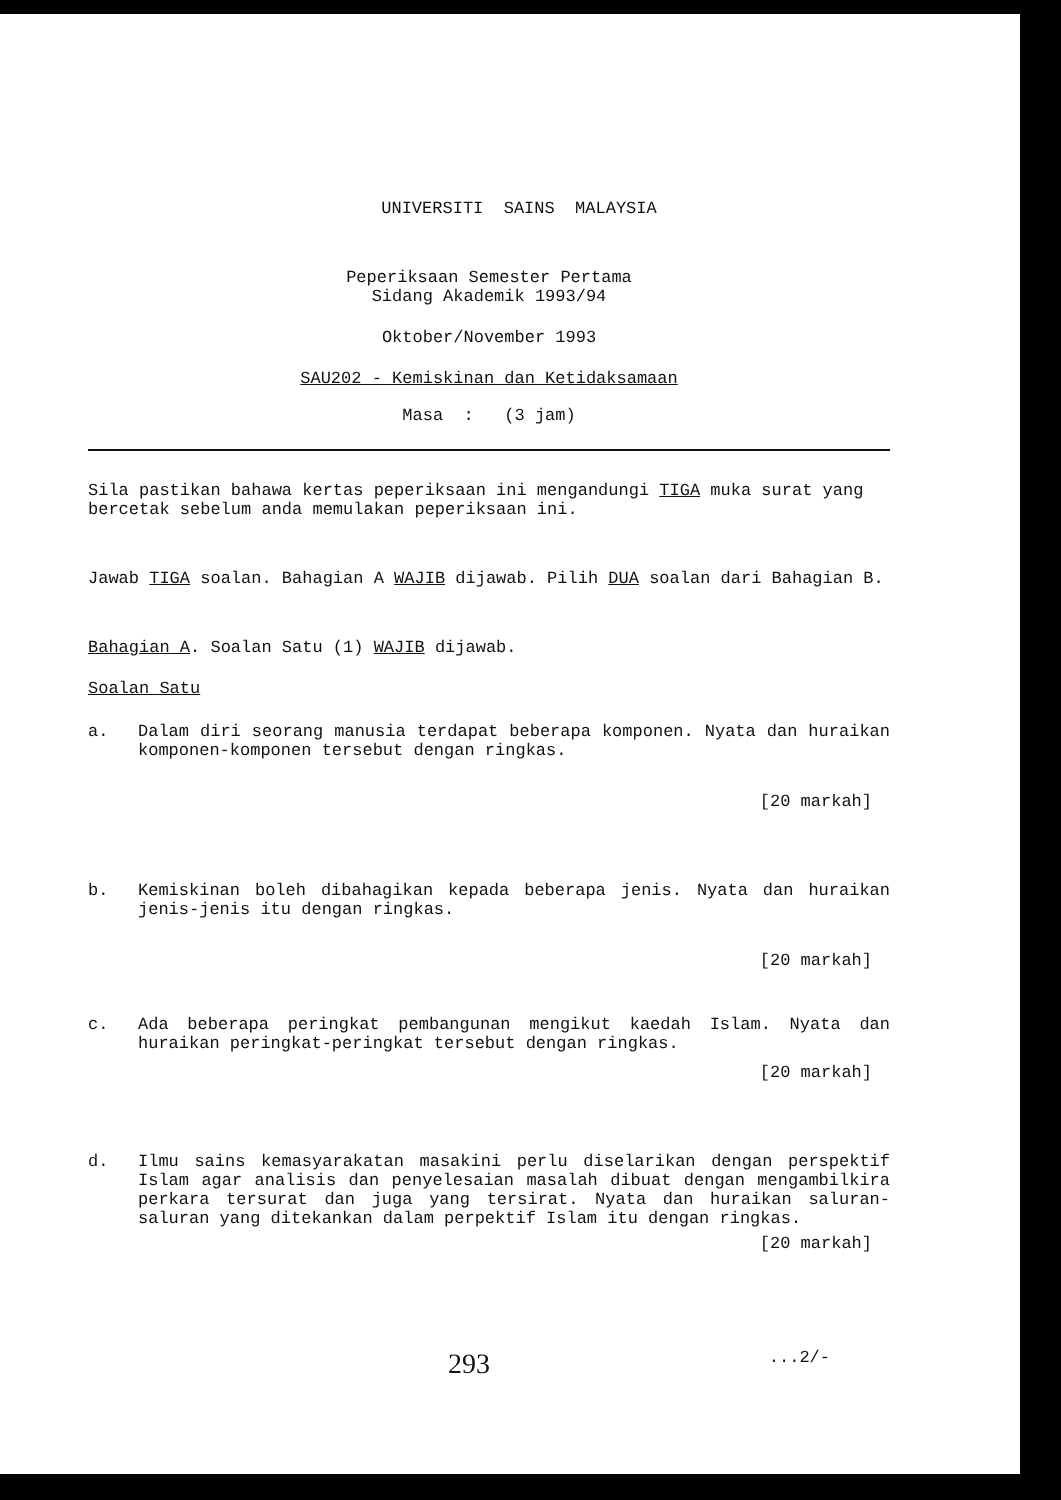UNIVERSITI SAINS MALAYSIA
Peperiksaan Semester Pertama
Sidang Akademik 1993/94
Oktober/November 1993
SAU202 - Kemiskinan dan Ketidaksamaan
Masa : (3 jam)
Sila pastikan bahawa kertas peperiksaan ini mengandungi TIGA muka surat yang bercetak sebelum anda memulakan peperiksaan ini.
Jawab TIGA soalan. Bahagian A WAJIB dijawab. Pilih DUA soalan dari Bahagian B.
Bahagian A. Soalan Satu (1) WAJIB dijawab.
Soalan Satu
a. Dalam diri seorang manusia terdapat beberapa komponen. Nyata dan huraikan komponen-komponen tersebut dengan ringkas.
[20 markah]
b. Kemiskinan boleh dibahagikan kepada beberapa jenis. Nyata dan huraikan jenis-jenis itu dengan ringkas.
[20 markah]
c. Ada beberapa peringkat pembangunan mengikut kaedah Islam. Nyata dan huraikan peringkat-peringkat tersebut dengan ringkas.
[20 markah]
d. Ilmu sains kemasyarakatan masakini perlu diselarikan dengan perspektif Islam agar analisis dan penyelesaian masalah dibuat dengan mengambilkira perkara tersurat dan juga yang tersirat. Nyata dan huraikan saluran-saluran yang ditekankan dalam perpektif Islam itu dengan ringkas.
[20 markah]
293...2/-